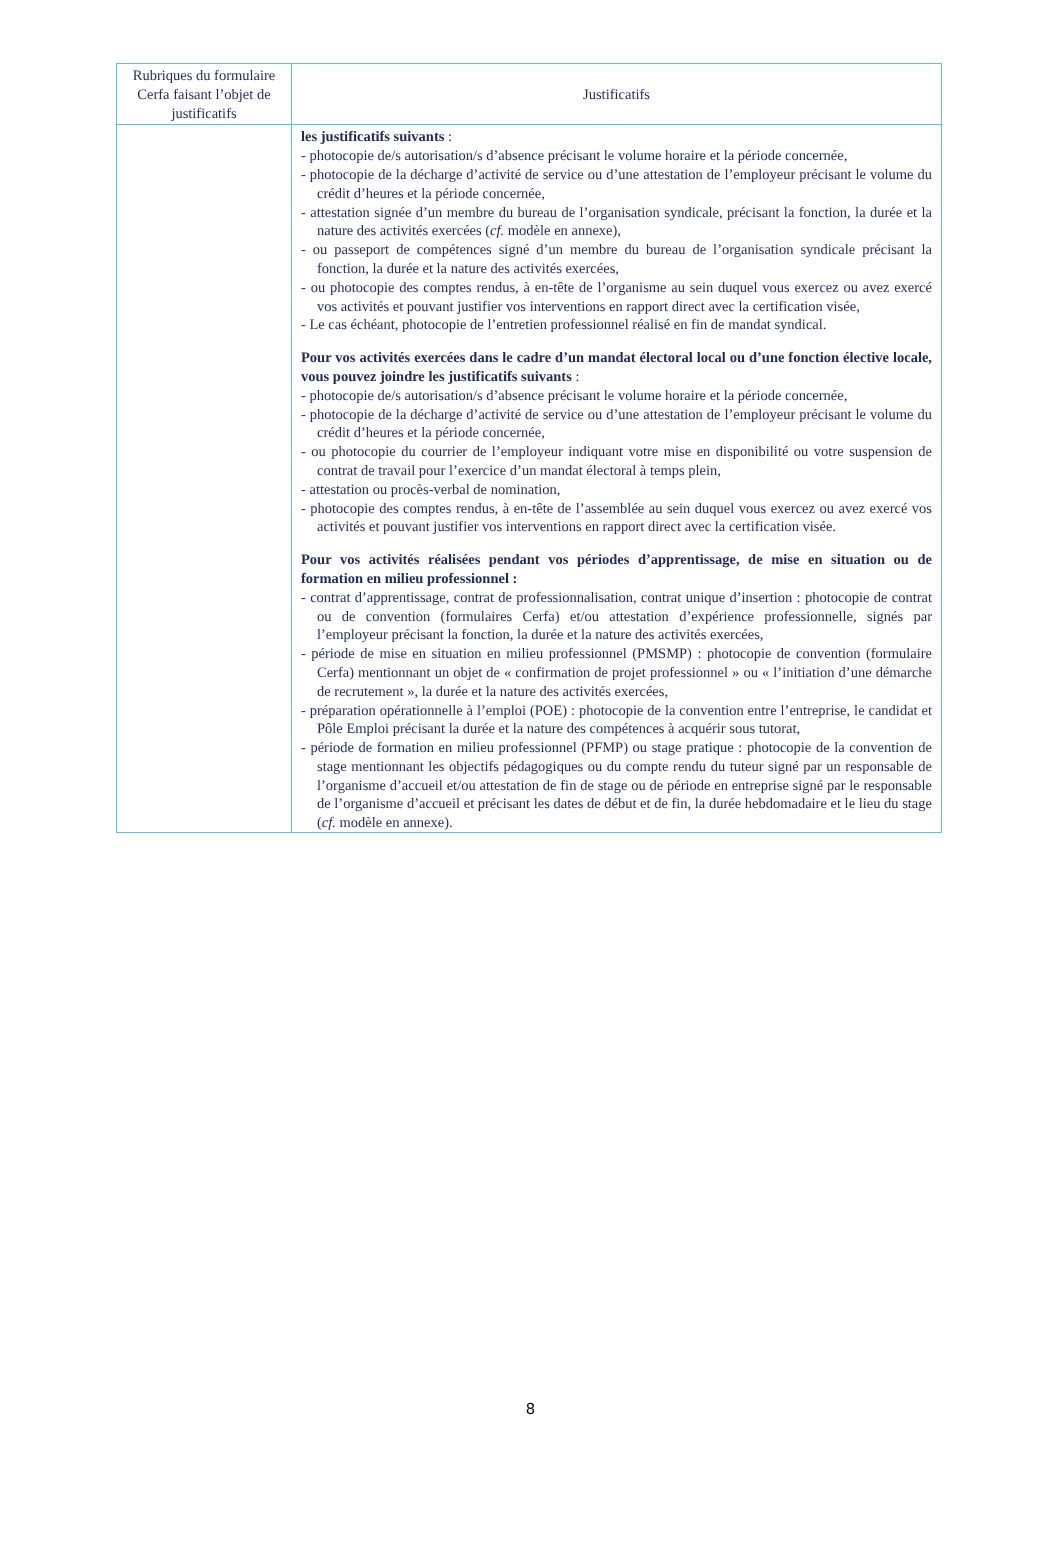| Rubriques du formulaire Cerfa faisant l’objet de justificatifs | Justificatifs |
| --- | --- |
| | les justificatifs suivants : - photocopie de/s autorisation/s d’absence précisant le volume horaire et la période concernée, - photocopie de la décharge d’activité de service ou d’une attestation de l’employeur précisant le volume du crédit d’heures et la période concernée, - attestation signée d’un membre du bureau de l’organisation syndicale, précisant la fonction, la durée et la nature des activités exercées ( cf. modèle en annexe), - ou passeport de compétences signé d’un membre du bureau de l’organisation syndicale précisant la fonction, la durée et la nature des activités exercées, - ou photocopie des comptes rendus, à en-tête de l’organisme au sein duquel vous exercez ou avez exercé vos activités et pouvant justifier vos interventions en rapport direct avec la certification visée, - Le cas échéant, photocopie de l’entretien professionnel réalisé en fin de mandat syndical. Pour vos activités exercées dans le cadre d’un mandat électoral local ou d’une fonction élective locale, vous pouvez joindre les justificatifs suivants : - photocopie de/s autorisation/s d’absence précisant le volume horaire et la période concernée, - photocopie de la décharge d’activité de service ou d’une attestation de l’employeur précisant le volume du crédit d’heures et la période concernée, - ou photocopie du courrier de l’employeur indiquant votre mise en disponibilité ou votre suspension de contrat de travail pour l’exercice d’un mandat électoral à temps plein, - attestation ou procès-verbal de nomination, - photocopie des comptes rendus, à en-tête de l’assemblée au sein duquel vous exercez ou avez exercé vos activités et pouvant justifier vos interventions en rapport direct avec la certification visée. Pour vos activités réalisées pendant vos périodes d’apprentissage, de mise en situation ou de formation en milieu professionnel : - contrat d’apprentissage, contrat de professionnalisation, contrat unique d’insertion : photocopie de contrat ou de convention (formulaires Cerfa) et/ou attestation d’expérience professionnelle, signés par l’employeur précisant la fonction, la durée et la nature des activités exercées, - période de mise en situation en milieu professionnel (PMSMP) : photocopie de convention (formulaire Cerfa) mentionnant un objet de « confirmation de projet professionnel » ou « l’initiation d’une démarche de recrutement », la durée et la nature des activités exercées, - préparation opérationnelle à l’emploi (POE) : photocopie de la convention entre l’entreprise, le candidat et Pôle Emploi précisant la durée et la nature des compétences à acquérir sous tutorat, - période de formation en milieu professionnel (PFMP) ou stage pratique : photocopie de la convention de stage mentionnant les objectifs pédagogiques ou du compte rendu du tuteur signé par un responsable de l’organisme d’accueil et/ou attestation de fin de stage ou de période en entreprise signé par le responsable de l’organisme d’accueil et précisant les dates de début et de fin, la durée hebdomadaire et le lieu du stage ( cf. modèle en annexe). |
8